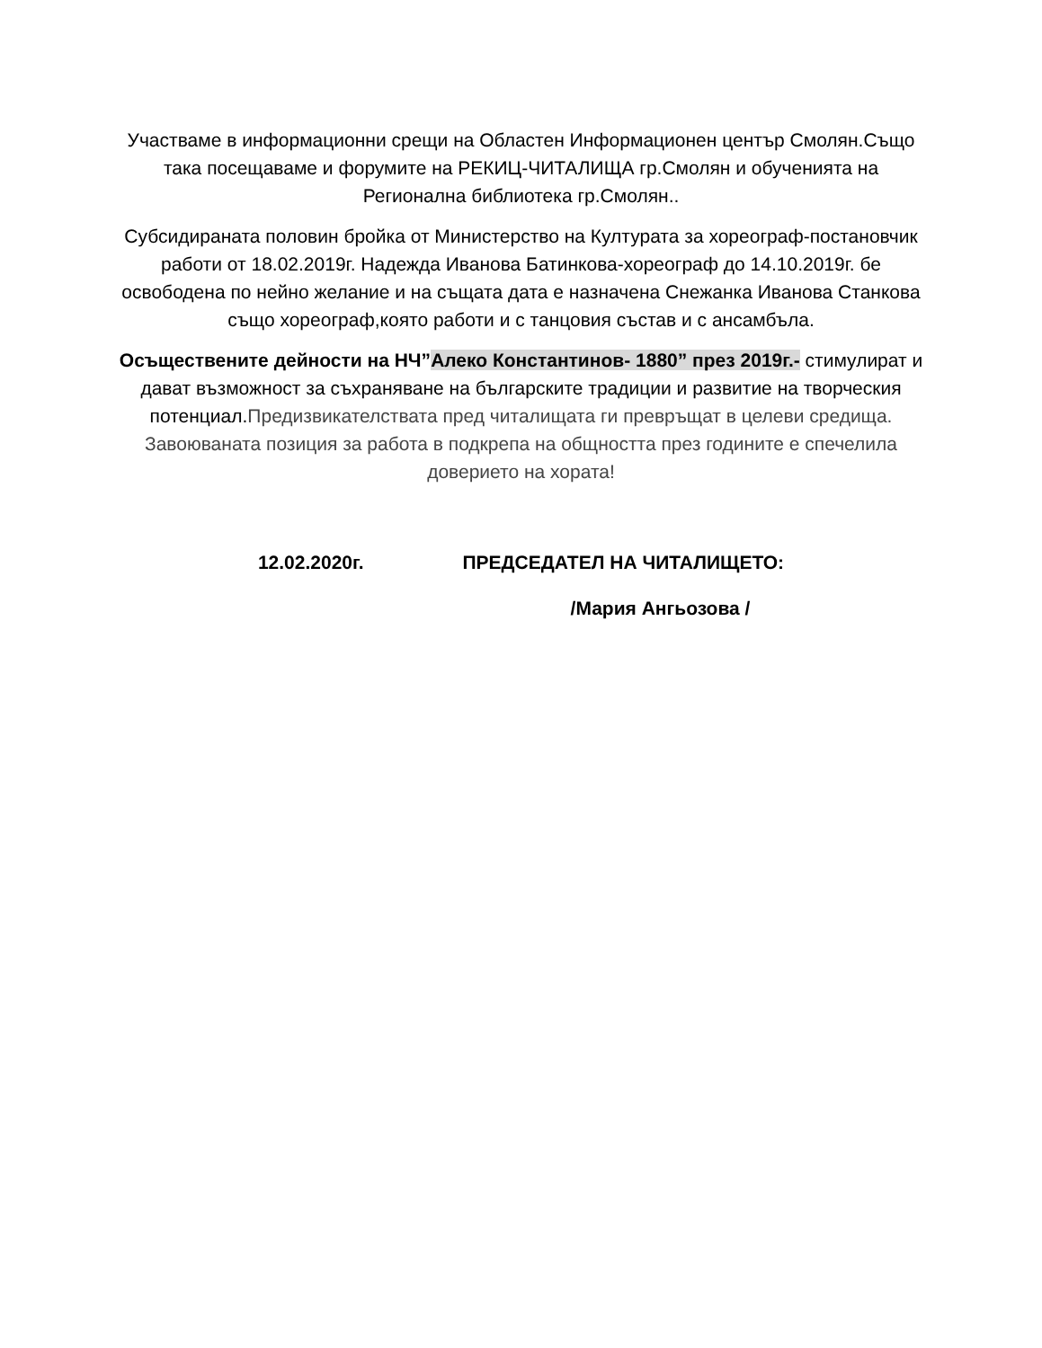Участваме в информационни срещи на Областен Информационен център Смолян.Също така посещаваме и форумите на РЕКИЦ-ЧИТАЛИЩА гр.Смолян и обученията на Регионална библиотека гр.Смолян..
Субсидираната половин бройка от Министерство на Културата за хореограф-постановчик работи от 18.02.2019г. Надежда Иванова Батинкова-хореограф до 14.10.2019г. бе освободена по нейно желание и на същата дата е назначена Снежанка Иванова Станкова също хореограф,която работи и с танцовия състав и с ансамбъла.
Осъществените дейности на НЧ”Алеко Константинов- 1880” през 2019г.- стимулират и дават възможност за съхраняване на българските традиции и развитие на творческия потенциал.Предизвикателствата пред читалищата ги превръщат в целеви средища. Завоюваната позиция за работа в подкрепа на общността през годините е спечелила доверието на хората!
12.02.2020г. ПРЕДСЕДАТЕЛ НА ЧИТАЛИЩЕТО:
/Мария Ангьозова /